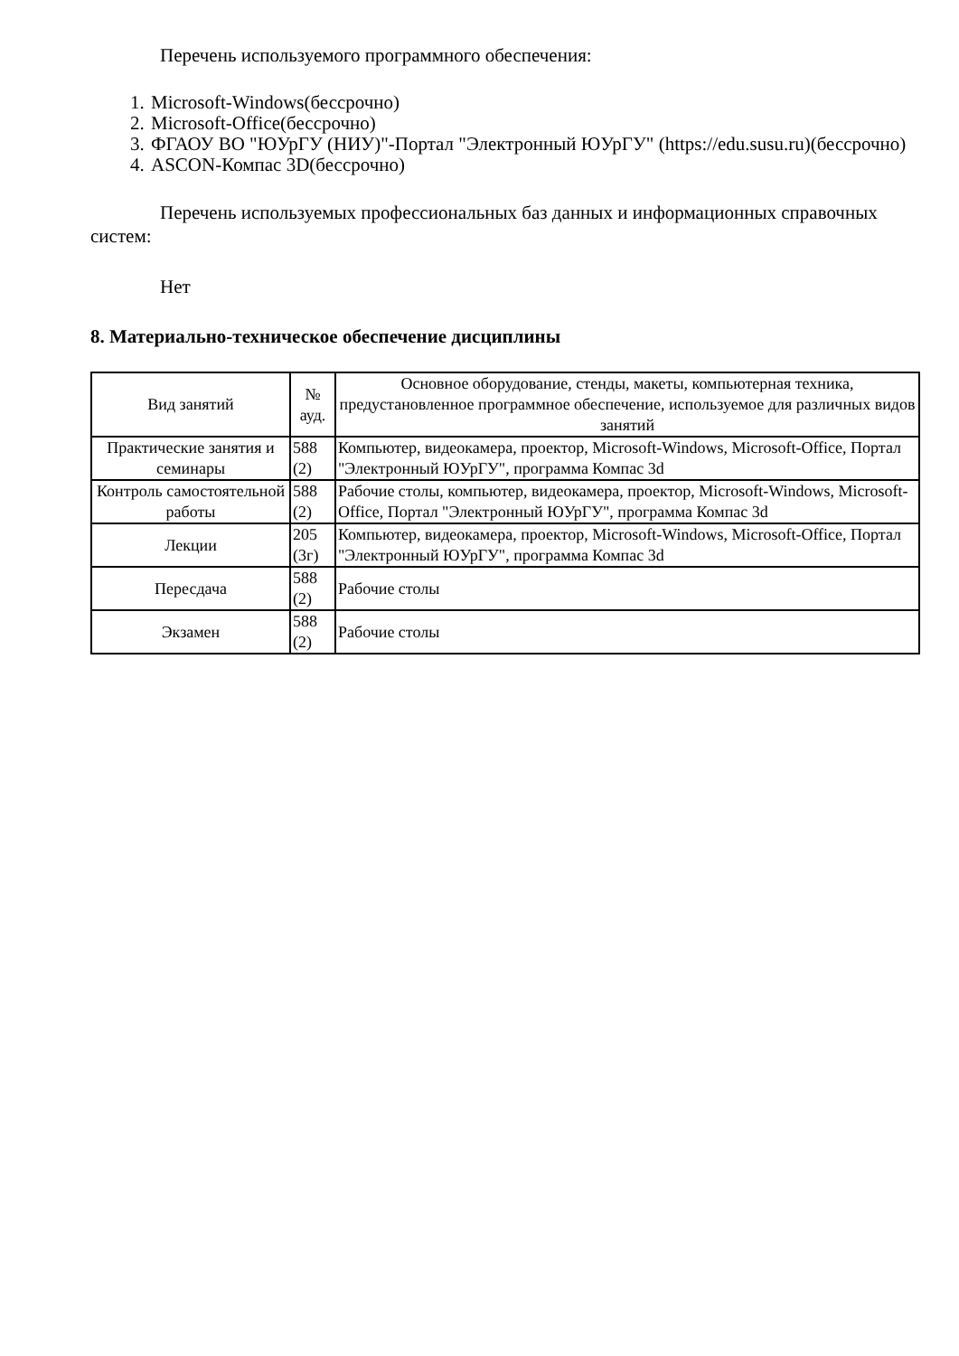Перечень используемого программного обеспечения:
1. Microsoft-Windows(бессрочно)
2. Microsoft-Office(бессрочно)
3. ФГАОУ ВО "ЮУрГУ (НИУ)"-Портал "Электронный ЮУрГУ" (https://edu.susu.ru)(бессрочно)
4. ASCON-Компас 3D(бессрочно)
Перечень используемых профессиональных баз данных и информационных справочных систем:
Нет
8. Материально-техническое обеспечение дисциплины
| Вид занятий | № ауд. | Основное оборудование, стенды, макеты, компьютерная техника, предустановленное программное обеспечение, используемое для различных видов занятий |
| --- | --- | --- |
| Практические занятия и семинары | 588 (2) | Компьютер, видеокамера, проектор, Microsoft-Windows, Microsoft-Office, Портал "Электронный ЮУрГУ", программа Компас 3d |
| Контроль самостоятельной работы | 588 (2) | Рабочие столы, компьютер, видеокамера, проектор, Microsoft-Windows, Microsoft-Office, Портал "Электронный ЮУрГУ", программа Компас 3d |
| Лекции | 205 (3г) | Компьютер, видеокамера, проектор, Microsoft-Windows, Microsoft-Office, Портал "Электронный ЮУрГУ", программа Компас 3d |
| Пересдача | 588 (2) | Рабочие столы |
| Экзамен | 588 (2) | Рабочие столы |